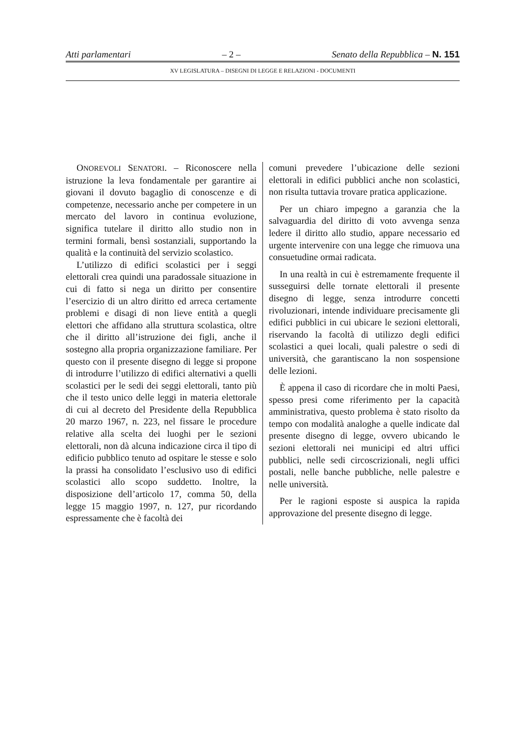Atti parlamentari – 2 – Senato della Repubblica – N. 151
XV LEGISLATURA – DISEGNI DI LEGGE E RELAZIONI - DOCUMENTI
ONOREVOLI SENATORI. – Riconoscere nella istruzione la leva fondamentale per garantire ai giovani il dovuto bagaglio di conoscenze e di competenze, necessario anche per competere in un mercato del lavoro in continua evoluzione, significa tutelare il diritto allo studio non in termini formali, bensì sostanziali, supportando la qualità e la continuità del servizio scolastico.
L’utilizzo di edifici scolastici per i seggi elettorali crea quindi una paradossale situazione in cui di fatto si nega un diritto per consentire l’esercizio di un altro diritto ed arreca certamente problemi e disagi di non lieve entità a quegli elettori che affidano alla struttura scolastica, oltre che il diritto all’istruzione dei figli, anche il sostegno alla propria organizzazione familiare. Per questo con il presente disegno di legge si propone di introdurre l’utilizzo di edifici alternativi a quelli scolastici per le sedi dei seggi elettorali, tanto più che il testo unico delle leggi in materia elettorale di cui al decreto del Presidente della Repubblica 20 marzo 1967, n. 223, nel fissare le procedure relative alla scelta dei luoghi per le sezioni elettorali, non dà alcuna indicazione circa il tipo di edificio pubblico tenuto ad ospitare le stesse e solo la prassi ha consolidato l’esclusivo uso di edifici scolastici allo scopo suddetto. Inoltre, la disposizione dell’articolo 17, comma 50, della legge 15 maggio 1997, n. 127, pur ricordando espressamente che è facoltà dei
comuni prevedere l’ubicazione delle sezioni elettorali in edifici pubblici anche non scolastici, non risulta tuttavia trovare pratica applicazione.
Per un chiaro impegno a garanzia che la salvaguardia del diritto di voto avvenga senza ledere il diritto allo studio, appare necessario ed urgente intervenire con una legge che rimuova una consuetudine ormai radicata.
In una realtà in cui è estremamente frequente il susseguirsi delle tornate elettorali il presente disegno di legge, senza introdurre concetti rivoluzionari, intende individuare precisamente gli edifici pubblici in cui ubicare le sezioni elettorali, riservando la facoltà di utilizzo degli edifici scolastici a quei locali, quali palestre o sedi di università, che garantiscano la non sospensione delle lezioni.
È appena il caso di ricordare che in molti Paesi, spesso presi come riferimento per la capacità amministrativa, questo problema è stato risolto da tempo con modalità analoghe a quelle indicate dal presente disegno di legge, ovvero ubicando le sezioni elettorali nei municipi ed altri uffici pubblici, nelle sedi circoscrizionali, negli uffici postali, nelle banche pubbliche, nelle palestre e nelle università.
Per le ragioni esposte si auspica la rapida approvazione del presente disegno di legge.